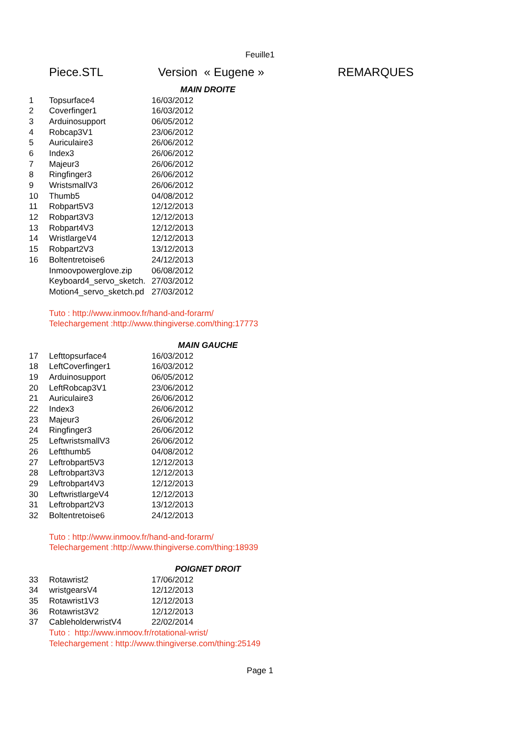Feuille1
| | Piece.STL | Version « Eugene » | REMARQUES |
| | | MAIN DROITE | |
| 1 | Topsurface4 | 16/03/2012 | |
| 2 | Coverfinger1 | 16/03/2012 | |
| 3 | Arduinosupport | 06/05/2012 | |
| 4 | Robcap3V1 | 23/06/2012 | |
| 5 | Auriculaire3 | 26/06/2012 | |
| 6 | Index3 | 26/06/2012 | |
| 7 | Majeur3 | 26/06/2012 | |
| 8 | Ringfinger3 | 26/06/2012 | |
| 9 | WristsmallV3 | 26/06/2012 | |
| 10 | Thumb5 | 04/08/2012 | |
| 11 | Robpart5V3 | 12/12/2013 | |
| 12 | Robpart3V3 | 12/12/2013 | |
| 13 | Robpart4V3 | 12/12/2013 | |
| 14 | WristlargeV4 | 12/12/2013 | |
| 15 | Robpart2V3 | 13/12/2013 | |
| 16 | Boltentretoise6 | 24/12/2013 | |
| | Inmoovpowerglove.zip | 06/08/2012 | |
| | Keyboard4_servo_sketch. | 27/03/2012 | |
| | Motion4_servo_sketch.pd | 27/03/2012 | |
| | Tuto : http://www.inmoov.fr/hand-and-forarm/ | | |
| | Telechargement :http://www.thingiverse.com/thing:17773 | | |
| | | MAIN GAUCHE | |
| 17 | Lefttopsurface4 | 16/03/2012 | |
| 18 | LeftCoverfinger1 | 16/03/2012 | |
| 19 | Arduinosupport | 06/05/2012 | |
| 20 | LeftRobcap3V1 | 23/06/2012 | |
| 21 | Auriculaire3 | 26/06/2012 | |
| 22 | Index3 | 26/06/2012 | |
| 23 | Majeur3 | 26/06/2012 | |
| 24 | Ringfinger3 | 26/06/2012 | |
| 25 | LeftwristsmallV3 | 26/06/2012 | |
| 26 | Leftthumb5 | 04/08/2012 | |
| 27 | Leftrobpart5V3 | 12/12/2013 | |
| 28 | Leftrobpart3V3 | 12/12/2013 | |
| 29 | Leftrobpart4V3 | 12/12/2013 | |
| 30 | LeftwristlargeV4 | 12/12/2013 | |
| 31 | Leftrobpart2V3 | 13/12/2013 | |
| 32 | Boltentretoise6 | 24/12/2013 | |
| | Tuto : http://www.inmoov.fr/hand-and-forarm/ | | |
| | Telechargement :http://www.thingiverse.com/thing:18939 | | |
| | | POIGNET DROIT | |
| 33 | Rotawrist2 | 17/06/2012 | |
| 34 | wristgearsV4 | 12/12/2013 | |
| 35 | Rotawrist1V3 | 12/12/2013 | |
| 36 | Rotawrist3V2 | 12/12/2013 | |
| 37 | CableholderwristV4 | 22/02/2014 | |
| | Tuto : http://www.inmoov.fr/rotational-wrist/ | | |
| | Telechargement : http://www.thingiverse.com/thing:25149 | | |
Page 1